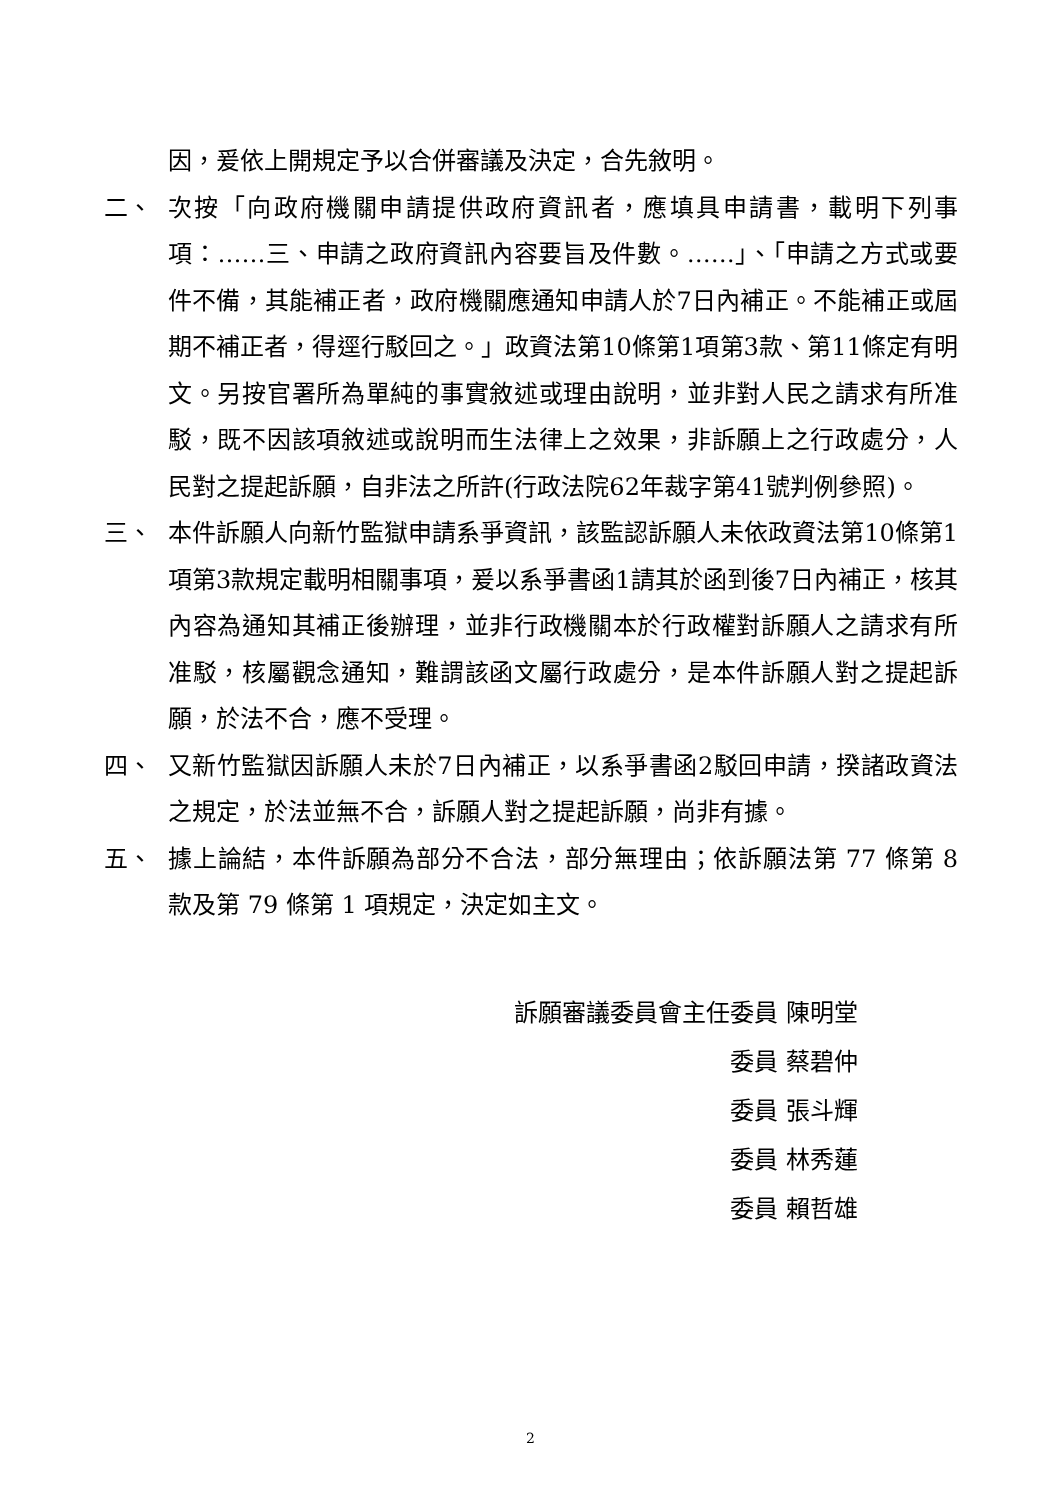因，爰依上開規定予以合併審議及決定，合先敘明。
二、 次按「向政府機關申請提供政府資訊者，應填具申請書，載明下列事項：……三、申請之政府資訊內容要旨及件數。……」、「申請之方式或要件不備，其能補正者，政府機關應通知申請人於7日內補正。不能補正或屆期不補正者，得逕行駁回之。」政資法第10條第1項第3款、第11條定有明文。另按官署所為單純的事實敘述或理由說明，並非對人民之請求有所准駁，既不因該項敘述或說明而生法律上之效果，非訴願上之行政處分，人民對之提起訴願，自非法之所許(行政法院62年裁字第41號判例參照)。
三、 本件訴願人向新竹監獄申請系爭資訊，該監認訴願人未依政資法第10條第1項第3款規定載明相關事項，爰以系爭書函1請其於函到後7日內補正，核其內容為通知其補正後辦理，並非行政機關本於行政權對訴願人之請求有所准駁，核屬觀念通知，難謂該函文屬行政處分，是本件訴願人對之提起訴願，於法不合，應不受理。
四、 又新竹監獄因訴願人未於7日內補正，以系爭書函2駁回申請，揆諸政資法之規定，於法並無不合，訴願人對之提起訴願，尚非有據。
五、 據上論結，本件訴願為部分不合法，部分無理由；依訴願法第 77 條第 8 款及第 79 條第 1 項規定，決定如主文。
訴願審議委員會主任委員 陳明堂
委員 蔡碧仲
委員 張斗輝
委員 林秀蓮
委員 賴哲雄
2